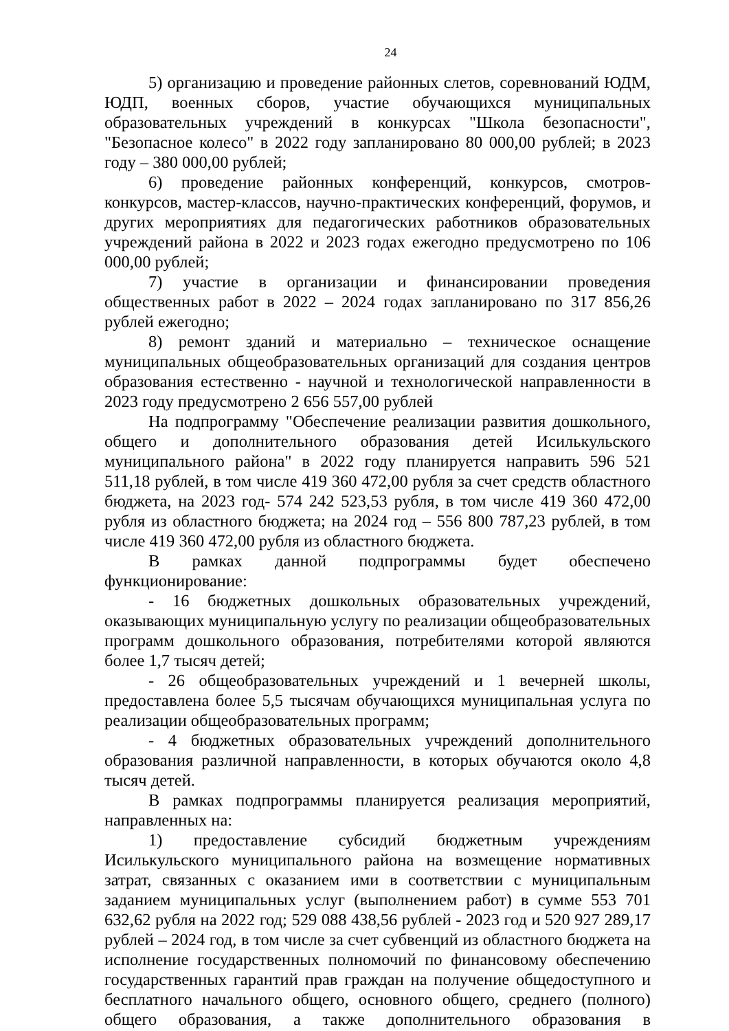24
5) организацию и проведение районных слетов, соревнований ЮДМ, ЮДП, военных сборов, участие обучающихся муниципальных образовательных учреждений в конкурсах "Школа безопасности", "Безопасное колесо" в 2022 году запланировано 80 000,00 рублей; в 2023 году – 380 000,00 рублей;
6) проведение районных конференций, конкурсов, смотров-конкурсов, мастер-классов, научно-практических конференций, форумов, и других мероприятиях для педагогических работников образовательных учреждений района в 2022 и 2023 годах ежегодно предусмотрено по 106 000,00 рублей;
7) участие в организации и финансировании проведения общественных работ в 2022 – 2024 годах запланировано по 317 856,26 рублей ежегодно;
8) ремонт зданий и материально – техническое оснащение муниципальных общеобразовательных организаций для создания центров образования естественно - научной и технологической направленности в 2023 году предусмотрено 2 656 557,00 рублей
На подпрограмму "Обеспечение реализации развития дошкольного, общего и дополнительного образования детей Исилькульского муниципального района" в 2022 году планируется направить 596 521 511,18 рублей, в том числе 419 360 472,00 рубля за счет средств областного бюджета, на 2023 год- 574 242 523,53 рубля, в том числе 419 360 472,00 рубля из областного бюджета; на 2024 год – 556 800 787,23 рублей, в том числе 419 360 472,00 рубля из областного бюджета.
В рамках данной подпрограммы будет обеспечено функционирование:
- 16 бюджетных дошкольных образовательных учреждений, оказывающих муниципальную услугу по реализации общеобразовательных программ дошкольного образования, потребителями которой являются более 1,7 тысяч детей;
- 26 общеобразовательных учреждений и 1 вечерней школы, предоставлена более 5,5 тысячам обучающихся муниципальная услуга по реализации общеобразовательных программ;
- 4 бюджетных образовательных учреждений дополнительного образования различной направленности, в которых обучаются около 4,8 тысяч детей.
В рамках подпрограммы планируется реализация мероприятий, направленных на:
1) предоставление субсидий бюджетным учреждениям Исилькульского муниципального района на возмещение нормативных затрат, связанных с оказанием ими в соответствии с муниципальным заданием муниципальных услуг (выполнением работ) в сумме 553 701 632,62 рубля на 2022 год; 529 088 438,56 рублей - 2023 год и 520 927 289,17 рублей – 2024 год, в том числе за счет субвенций из областного бюджета на исполнение государственных полномочий по финансовому обеспечению государственных гарантий прав граждан на получение общедоступного и бесплатного начального общего, основного общего, среднего (полного) общего образования, а также дополнительного образования в